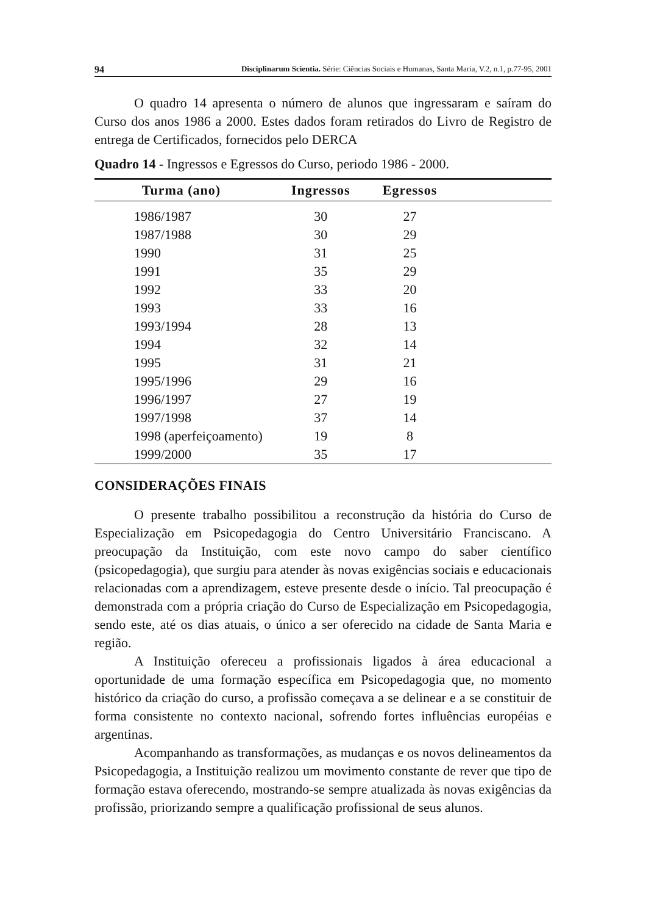94 Disciplinarum Scientia. Série: Ciências Sociais e Humanas, Santa Maria, V.2, n.1, p.77-95, 2001
O quadro 14 apresenta o número de alunos que ingressaram e saíram do Curso dos anos 1986 a 2000. Estes dados foram retirados do Livro de Registro de entrega de Certificados, fornecidos pelo DERCA
Quadro 14 - Ingressos e Egressos do Curso, periodo 1986 - 2000.
| Turma (ano) | Ingressos | Egressos | |
| --- | --- | --- | --- |
| 1986/1987 | 30 | 27 | |
| 1987/1988 | 30 | 29 | |
| 1990 | 31 | 25 | |
| 1991 | 35 | 29 | |
| 1992 | 33 | 20 | |
| 1993 | 33 | 16 | |
| 1993/1994 | 28 | 13 | |
| 1994 | 32 | 14 | |
| 1995 | 31 | 21 | |
| 1995/1996 | 29 | 16 | |
| 1996/1997 | 27 | 19 | |
| 1997/1998 | 37 | 14 | |
| 1998 (aperfeiçoamento) | 19 | 8 | |
| 1999/2000 | 35 | 17 | |
CONSIDERAÇÕES FINAIS
O presente trabalho possibilitou a reconstrução da história do Curso de Especialização em Psicopedagogia do Centro Universitário Franciscano. A preocupação da Instituição, com este novo campo do saber científico (psicopedagogia), que surgiu para atender às novas exigências sociais e educacionais relacionadas com a aprendizagem, esteve presente desde o início. Tal preocupação é demonstrada com a própria criação do Curso de Especialização em Psicopedagogia, sendo este, até os dias atuais, o único a ser oferecido na cidade de Santa Maria e região.
A Instituição ofereceu a profissionais ligados à área educacional a oportunidade de uma formação específica em Psicopedagogia que, no momento histórico da criação do curso, a profissão começava a se delinear e a se constituir de forma consistente no contexto nacional, sofrendo fortes influências européias e argentinas.
Acompanhando as transformações, as mudanças e os novos delineamentos da Psicopedagogia, a Instituição realizou um movimento constante de rever que tipo de formação estava oferecendo, mostrando-se sempre atualizada às novas exigências da profissão, priorizando sempre a qualificação profissional de seus alunos.